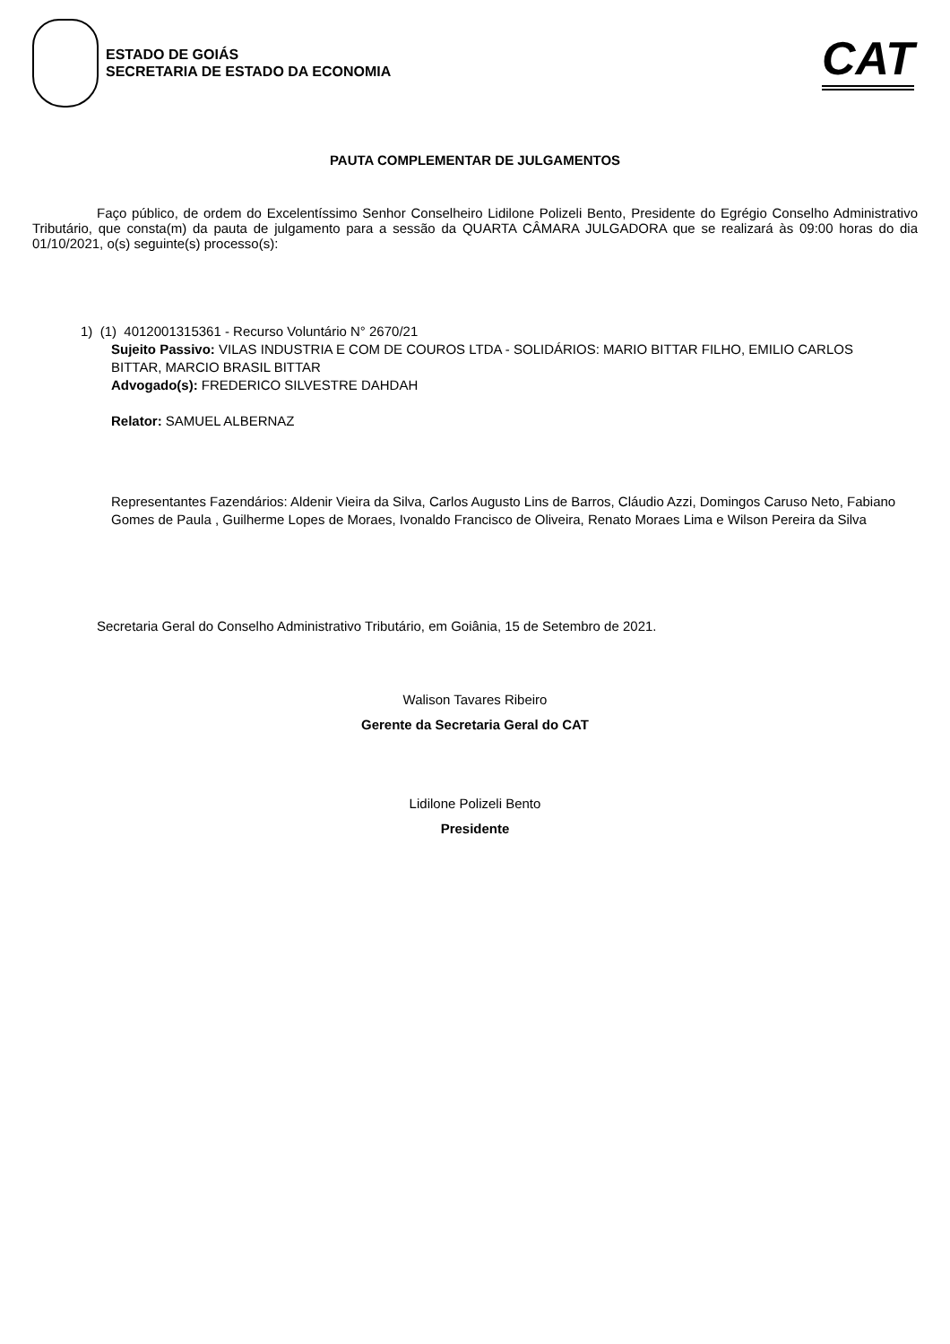ESTADO DE GOIÁS
SECRETARIA DE ESTADO DA ECONOMIA
CAT
PAUTA COMPLEMENTAR DE JULGAMENTOS
Faço público, de ordem do Excelentíssimo Senhor Conselheiro Lidilone Polizeli Bento, Presidente do Egrégio Conselho Administrativo Tributário, que consta(m) da pauta de julgamento para a sessão da QUARTA CÂMARA JULGADORA que se realizará às 09:00 horas do dia 01/10/2021, o(s) seguinte(s) processo(s):
1) (1) 4012001315361 - Recurso Voluntário N° 2670/21
Sujeito Passivo: VILAS INDUSTRIA E COM DE COUROS LTDA - SOLIDÁRIOS: MARIO BITTAR FILHO, EMILIO CARLOS BITTAR, MARCIO BRASIL BITTAR
Advogado(s): FREDERICO SILVESTRE DAHDAH
Relator: SAMUEL ALBERNAZ
Representantes Fazendários: Aldenir Vieira da Silva, Carlos Augusto Lins de Barros, Cláudio Azzi, Domingos Caruso Neto, Fabiano Gomes de Paula , Guilherme Lopes de Moraes, Ivonaldo Francisco de Oliveira, Renato Moraes Lima e Wilson Pereira da Silva
Secretaria Geral do Conselho Administrativo Tributário, em Goiânia, 15 de Setembro de 2021.
Walison Tavares Ribeiro
Gerente da Secretaria Geral do CAT
Lidilone Polizeli Bento
Presidente